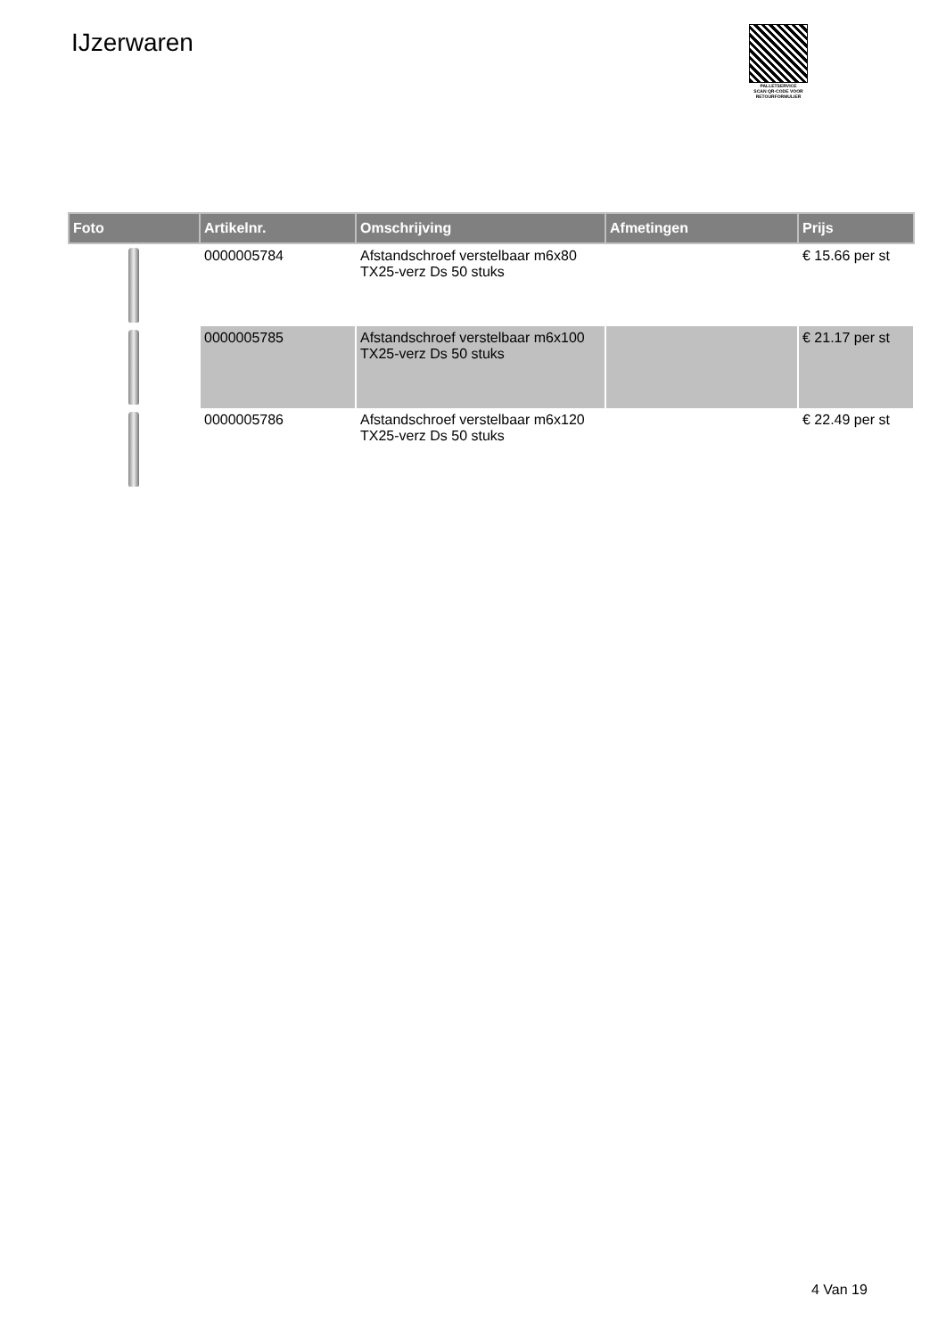IJzerwaren
PALLETSERVICE
SCAN QR-CODE VOOR RETOURFORMULIER
| Foto | Artikelnr. | Omschrijving | Afmetingen | Prijs |
| --- | --- | --- | --- | --- |
| | 0000005784 | Afstandschroef verstelbaar m6x80 TX25-verz Ds 50 stuks | | € 15.66 per st |
| | 0000005785 | Afstandschroef verstelbaar m6x100 TX25-verz Ds 50 stuks | | € 21.17 per st |
| | 0000005786 | Afstandschroef verstelbaar m6x120 TX25-verz Ds 50 stuks | | € 22.49 per st |
4 Van 19